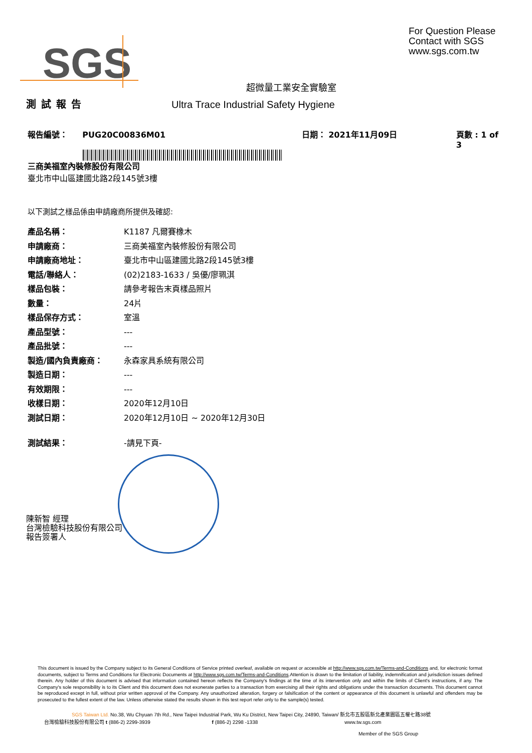SGS
For Question Please
Contact with SGS
www.sgs.com.tw
超微量工業安全實驗室
測試報告 Ultra Trace Industrial Safety Hygiene
報告編號： PUG20C00836M01 日期： 2021年11月09日 頁數 : 1 of 3
三商美福室內裝修股份有限公司
臺北市中山區建國北路2段145號3樓
以下測試之樣品係由申請廠商所提供及確認:
產品名稱： K1187 凡爾賽橡木
申請廠商： 三商美福室內裝修股份有限公司
申請廠商地址： 臺北市中山區建國北路2段145號3樓
電話/聯絡人： (02)2183-1633 / 吳優/廖珮淇
樣品包裝： 請參考報告末頁樣品照片
數量： 24片
樣品保存方式： 室溫
產品型號： ---
產品批號： ---
製造/國內負責廠商： 永森家具系統有限公司
製造日期： ---
有效期限： ---
收樣日期： 2020年12月10日
測試日期： 2020年12月10日 ~ 2020年12月30日
測試結果： -請見下頁-
陳新智 經理
台灣檢驗科技股份有限公司
報告簽署人
This document is issued by the Company subject to its General Conditions of Service printed overleaf, available on request or accessible at http://www.sgs.com.tw/Terms-and-Conditions and, for electronic format documents, subject to Terms and Conditions for Electronic Documents at http://www.sgs.com.tw/Terms-and-Conditions.Attention is drawn to the limitation of liability, indemnification and jurisdiction issues defined therein. Any holder of this document is advised that information contained hereon reflects the Company's findings at the time of its intervention only and within the limits of Client's instructions, if any. The Company's sole responsibility is to its Client and this document does not exonerate parties to a transaction from exercising all their rights and obligations under the transaction documents. This document cannot be reproduced except in full, without prior written approval of the Company. Any unauthorized alteration, forgery or falsification of the content or appearance of this document is unlawful and offenders may be prosecuted to the fullest extent of the law. Unless otherwise stated the results shown in this test report refer only to the sample(s) tested.
SGS Taiwan Ltd. No.38, Wu Chyuan 7th Rd., New Taipei Industrial Park, Wu Ku District, New Taipei City, 24890, Taiwan/ 新北市五股區新北產業園區五權七路38號
台灣檢驗科技股份有限公司 t (886-2) 2299-3939 f (886-2) 2298 -1338 www.tw.sgs.com
Member of the SGS Group